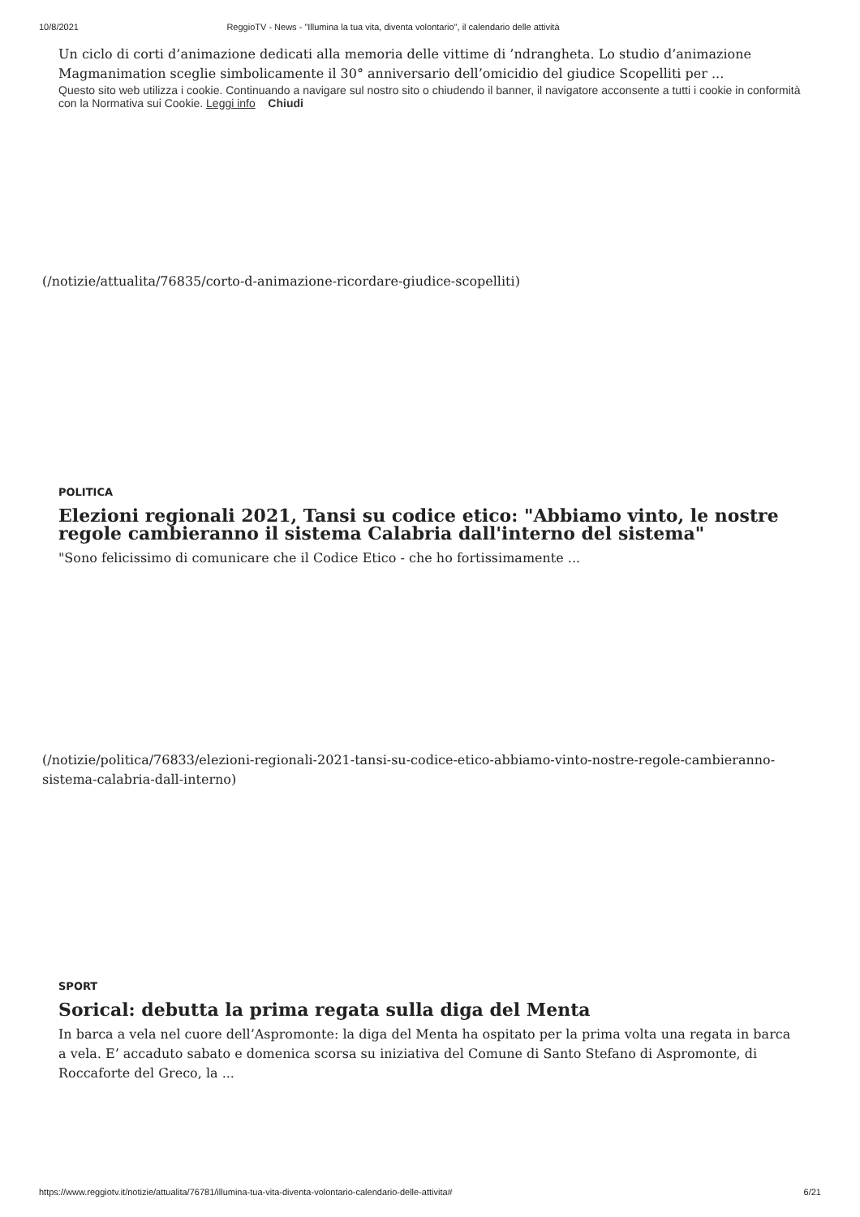10/8/2021 ReggioTV - News - "Illumina la tua vita, diventa volontario", il calendario delle attività
Un ciclo di corti d’animazione dedicati alla memoria delle vittime di ’ndrangheta. Lo studio d’animazione Magmanimation sceglie simbolicamente il 30° anniversario dell’omicidio del giudice Scopelliti per ...
Questo sito web utilizza i cookie. Continuando a navigare sul nostro sito o chiudendo il banner, il navigatore acconsente a tutti i cookie in conformità con la Normativa sui Cookie. Leggi info Chiudi
(/notizie/attualita/76835/corto-d-animazione-ricordare-giudice-scopelliti)
POLITICA
Elezioni regionali 2021, Tansi su codice etico: "Abbiamo vinto, le nostre regole cambieranno il sistema Calabria dall'interno del sistema"
"Sono felicissimo di comunicare che il Codice Etico - che ho fortissimamente ...
(/notizie/politica/76833/elezioni-regionali-2021-tansi-su-codice-etico-abbiamo-vinto-nostre-regole-cambieranno-sistema-calabria-dall-interno)
SPORT
Sorical: debutta la prima regata sulla diga del Menta
In barca a vela nel cuore dell’Aspromonte: la diga del Menta ha ospitato per la prima volta una regata in barca a vela. E’ accaduto sabato e domenica scorsa su iniziativa del Comune di Santo Stefano di Aspromonte, di Roccaforte del Greco, la ...
https://www.reggiotv.it/notizie/attualita/76781/illumina-tua-vita-diventa-volontario-calendario-delle-attivita# 6/21